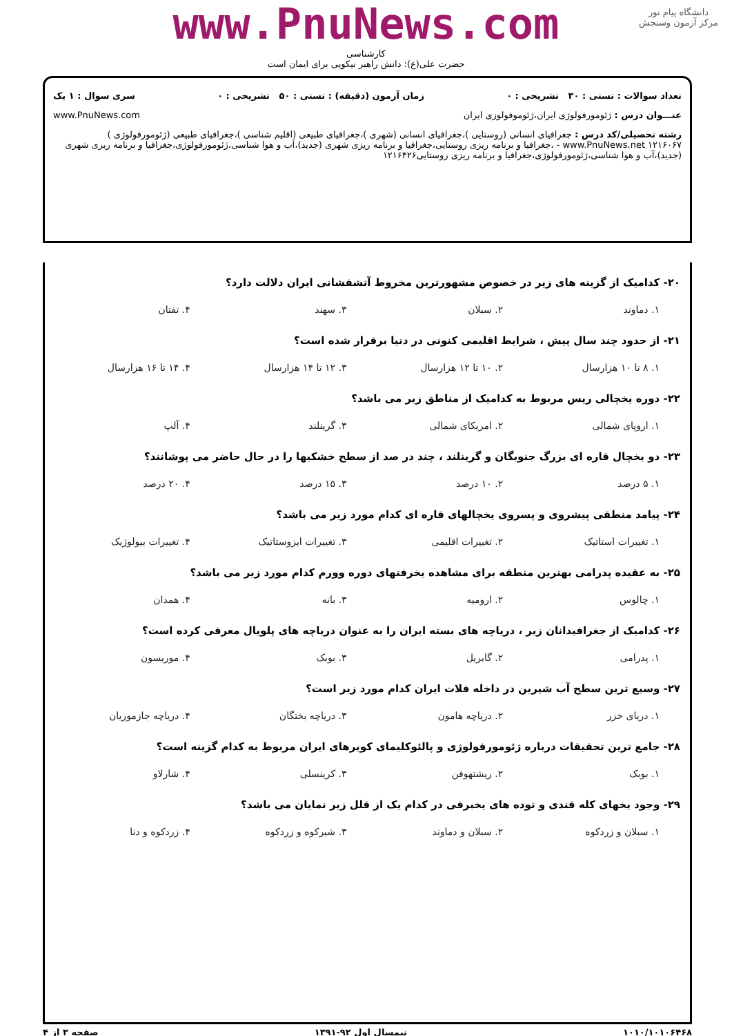دانشگاه پیام نور
مرکز آزمون وسنجش
www.PnuNews.com
کارشناسی
حضرت علی(ع): دانش راهبر نیکویی برای ایمان است
تعداد سوالات : تستی : ۳۰ تشریحی : ۰ زمان آزمون (دقیقه) : تستی : ۵۰ تشریحی : ۰ سری سوال : ۱ یک
عنـــوان درس : ژئومورفولوژی ایران،ژئوموفولوزی ایران www.PnuNews.com
رشته تحصیلی/کد درس : جغرافیای انسانی (روستایی )،جغرافیای انسانی (شهری )،جغرافیای طبیعی (اقلیم شناسی )،جغرافیای طبیعی (ژئومورفولوژی ) www.PnuNews.net ۱۲۱۶۰۶۷ - ،جغرافیا و برنامه ریزی روستایی،جغرافیا و برنامه ریزی شهری (جدید)،آب و هوا شناسی،ژئومورفولوژی،جغرافیا و برنامه ریزی شهری (جدید)،آب و هوا شناسی،ژئومورفولوژی،جغرافیا و برنامه ریزی روستایی۱۲۱۶۴۲۶
۲۰- کدامیک از گزینه های زیر در خصوص مشهورترین مخروط آتشفشانی ایران دلالت دارد؟
۱. دماوند ۲. سبلان ۳. سهند ۴. تفتان
۲۱- از حدود چند سال پیش ، شرایط اقلیمی کنونی در دنیا برقرار شده است؟
۱. ۸ تا ۱۰ هزارسال ۲. ۱۰ تا ۱۲ هزارسال ۳. ۱۲ تا ۱۴ هزارسال ۴. ۱۴ تا ۱۶ هزارسال
۲۲- دوره یخچالی ریس مربوط به کدامیک از مناطق زیر می باشد؟
۱. اروپای شمالی ۲. امریکای شمالی ۳. گرینلند ۴. آلپ
۲۳- دو یخچال قاره ای بزرگ جنوبگان و گرینلند ، چند در صد از سطح خشکیها را در حال حاضر می پوشانند؟
۱. ۵ درصد ۲. ۱۰ درصد ۳. ۱۵ درصد ۴. ۲۰ درصد
۲۴- پیامد منطقی پیشروی و پسروی یخچالهای قاره ای کدام مورد زیر می باشد؟
۱. تغییرات استاتیک ۲. تغییرات اقلیمی ۳. تغییرات ایزوستاتیک ۴. تغییرات بیولوژیک
۲۵- به عقیده پدرامی بهترین منطقه برای مشاهده یخرفتهای دوره وورم کدام مورد زیر می باشد؟
۱. چالوس ۲. ارومیه ۳. بانه ۴. همدان
۲۶- کدامیک از جغرافیدانان زیر ، دریاچه های بسته ایران را به عنوان دریاچه های پلویال معرفی کرده است؟
۱. پدرامی ۲. گابریل ۳. بوبک ۴. موریسون
۲۷- وسیع ترین سطح آب شیرین در داخله فلات ایران کدام مورد زیر است؟
۱. دریای خزر ۲. دریاچه هامون ۳. دریاچه بختگان ۴. دریاچه جازموریان
۲۸- جامع ترین تحقیقات درباره ژئومورفولوژی و پالئوکلیمای کویرهای ایران مربوط به کدام گزینه است؟
۱. بوبک ۲. ریشتهوفن ۳. کرینسلی ۴. شارلاو
۲۹- وجود یخهای کله قندی و توده های یخبرفی در کدام یک از قلل زیر نمایان می باشد؟
۱. سبلان و زردکوه ۲. سبلان و دماوند ۳. شیرکوه و زردکوه ۴. زردکوه و دنا
۱۰۱۰/۱۰۱۰۶۴۶۸ نیمسال اول ۹۲-۱۳۹۱ صفحه ۳ از ۴